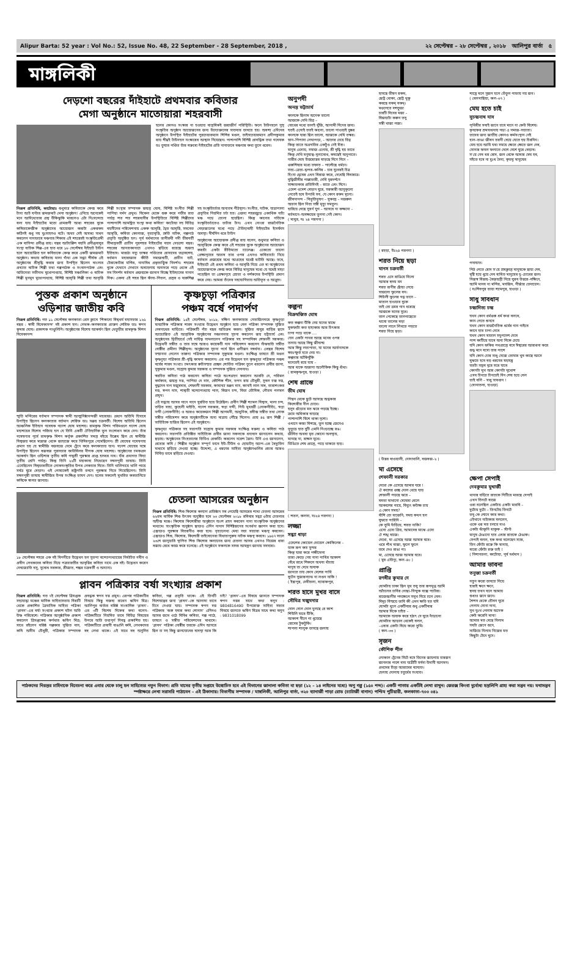Alipur Barta: 52 year : Vol No.: 52, Issue No. 48, 22 September - 28 September, 2018 , ২২ সেপ্টেম্বর – ২৮ সেপ্টেম্বর , ২০১৮ আলিপুর বার্তা ৫
মাঙ্গলিকী
দেড়শো বছরের দাঁইহাটে প্রথমবার কবিতার
মেগা অনুষ্ঠানে মাতোয়ারা শহরবাসী
হলের কোনও সংস্কার না হওয়ায় বাস্তবিকই জরাজীর্ণ পরিস্থিতি। ফলে টাউনহলে সুস্থ সংস্কৃতির অনুষ্ঠান আয়োজনের জন্য উদ্যোক্তাদের সাতবার ভাবতে হয়। অবশ্য এদিনের অনুষ্ঠানে উপস্থিত দাঁইহাটের পুরচেয়ারম্যান শিশির মণ্ডল, ভাইসচেয়ারম্যান প্রদীপকুমার রায় শীঘ্রই টাউনহল সংস্কারের আশ্বাস দিয়েছেন। পাশাপাশি বিশিষ্ট প্রাবন্ধিক তথা গবেষক ডঃ তুষার পণ্ডিত তাঁর বক্তব্যে দাঁইহাটের প্রতি নানাভাবে বঞ্চনার কথা তুলে ধরেন।
নিজস্ব প্রতিনিধি, কাটোয়াঃ শুধুমাত্র কবিতাকে কেন্দ্র করে টানা আট ঘন্টার জমজমাট মেগা অনুষ্ঠান! এনিয়ে অনেকেই মনে আদিখ্যেতার প্রশ্ন উঁকিঝুকি মারলেও এটা নিঃসন্দেহে বলা যায় দাঁইহাটের মতো গ্রামরূপী আধা শহরের বুকে কবিতাকেন্দ্রীক অনুষ্ঠানের আয়োজন করাটা একরকম কঠিনই শুধু নয় দুঃসাহসও বটে। অথচ সেই অসাধ্য সাধন করলেন নানাভাবে বঞ্চনার শিকার এই শহরেরই সংস্কৃতিপ্রেমী এক বাসিন্দা প্রদীপ্ত রায়। বছর আটচল্লিশ বয়সি প্রদীপ্তবাবুর সংস্থা বাচিক শিল্প–এর হাত ধরে ১৬ সেপ্টেম্বর দাঁইহাট টাউন হলে আয়োজিত হল কবিতাকে কেন্দ্র করে একটি জমজমাট অনুষ্ঠান। কথায় কবিতায় মালা গাঁথা এক সন্ধ্যা শীর্ষক এই অনুষ্ঠানের শ্রীবৃদ্ধি করার জন্য উপস্থিত ছিলেন বাংলার প্রখ্যাত বাচিক শিল্পী তথা গল্পপাঠক ও সংবাদপাঠক এবং অভিনেতা সতীনাথ মুখোপাধ্যায়, বিশিষ্ট সঞ্চালিকা ও বাচিক শিল্পী মুনমুন মুখোপাধ্যায়, বিশিষ্ট আবৃত্তি শিল্পী তথা আবৃত্তি শিল্পী সংস্থার সম্পাদক জয়ন্ত ঘোষ, বিশিষ্ট সংগীত শিল্পী পাপিয়া বর্মণ প্রমুখ। বিকেল থেকে শুরু করে গভীর রাত পর্যন্ত শত শত শহরবাসীর উপস্থিতিতে বিশিষ্ট শিল্পীদের পাশাপাশি আমন্ত্রিত সংস্থা কথা কবিতা' কাটোয়া সহ বিভিন্ন বয়সীদের পরিবেশনায় একক আবৃত্তি, দ্বৈত আবৃত্তি, সমবেত আবৃত্তি, কবিতা কোলাজ, নৃত্যাবৃত্তি, শ্রুতি নাটক, গল্পপাঠ প্রভৃতি অনুষ্ঠিত হল। পূর্ব বর্ধমানের ভাগীরথী নদী তীরবর্তী সীমান্তবর্তী প্রাচীন পুরশহর দাঁইহাটের বয়স দেড়শো বছর। শহরের আনাচকানাচে এখনও ছড়িয়ে রয়েছে অজস্র ইতিহাস। মারাঠা দস্যু ভাস্কর পণ্ডিতের প্রাসাদের ভগ্নাবশেষ, বর্ধমান মহারাজার কীর্তি সমাজবাটি, প্রাচীন ঘাট, টেরাকোটার মন্দির, নানাবিধ প্রত্নতাত্ত্বিক নিদর্শন। শহরের বুকে যেখানে সেখানে অবহেলায় অনাদরে পড়ে থেকে এই সব নিদর্শন বর্তমান প্রজন্মকে জানান দিচ্ছে ইতিহাসের নানান দিক। একদা এই শহর ছিল কাঁসা–পিতল, প্রস্তর ও দারুশিল্প সহ সংস্কৃতিচর্চার অন্যতম পীঠস্থান। সংগীত, নাটক, যাত্রাপালা প্রভৃতির নিয়মিত চর্চা হত। এজন্য শহরজুড়ে একাধিক নাট্য মঞ্চ গড়ে তোলা হয়েছিল। কিন্তু কালের গতিকে সংস্কৃতিচর্চাতেও ভাটার টান। এখন নোংরা রাজনৈতিক বেড়াজালের মধ্যে পড়ে ঐতিহ্যবাহী দাঁইহাটের হাঁসফাঁস অবস্থা। দীর্ঘদিন ধরে টাউন
অনুষ্ঠানের আয়োজক প্রদীপ্ত রায় বলেন, শুধুমাত্র কবিতা ও আবৃত্তিকে কেন্দ্র করে এই শহরের বুকে অনুষ্ঠানের আয়োজন করাটা একটা রীতিমতো চ্যালেঞ্জ। একেতো ভালো প্রেক্ষাগৃহের অভাব তার ওপর এখনও কবিতাচর্চা নিয়ে বর্তমান প্রজন্মের মধ্যে আগ্রহের যথেষ্ট ঘাটতি আছে। তবে, দাঁইহাটে এই প্রথম কবিতা ও আবৃত্তি নিয়ে এত বা অনুষ্ঠানের আয়োজনকে কেন্দ্র করে বিভিন্ন মানুষের মধ্যে যে যথেষ্ট সাড়া পড়েছিল তা প্রেক্ষাগৃহে শ্রোতা ও দর্শকদের উপস্থিতি প্রমাণ করে দেয়। আমরা তাঁদের সহযোগিতায় অভিভূত ও আপ্লুত।
পুস্তক প্রকাশ অনুষ্ঠানে
ওড়িশার জাতীয় কবি
নিজস্ব প্রতিনিধি: গত ১১ সেপ্টেম্বর কলকাতা প্রেস ক্লাবে 'শিকাগো বিশ্বধর্ম মহাসভার ১২৫ বছর : স্বামী বিবেকানন্দ' বই প্রকাশ হল। লেখক–কলকাতার প্রাক্তন শেরিফ ডাঃ স্বপন কুমার ঘোষ। প্রকাশক পাণ্ডুলিপি। অনুষ্ঠানের বিশেষ আকর্ষণ ছিল খেতুড়ীর রামকৃষ্ণ মিশন বিবেকানন্দ
স্মৃতি মন্দিরের বর্তমান সম্পাদক স্বামী আত্মনিষ্ঠানন্দজী মহারাজ। প্রধান অতিথি হিসাবে উপস্থিত ছিলেন কলকাতার বর্তমান শেরিফ ডাঃ সঞ্জয় চক্রবর্তী। বিশেষ অতিথি ছিলেন আঞ্চলিক ইতিহাস গবেষক গণেশ ঘোষ মহাশয়। রামকৃষ্ণ মিশন পরিমণ্ডলে গণেশ ঘোষ মহাশয়ের বিশেষ পরিচয় হল যে তিনি একটি ঐতিহাসিক ভুল সংশোধন করে দেন। তাঁর গবেষণার পূর্বে রামকৃষ্ণ মিশন কর্তৃক প্রকাশিত সমস্ত বইয়ে উল্লেখ ছিল যে স্বামীজি বিশ্বজয় করে মাদ্রাজ থেকে জাহাজে করে খিদিরপুরে নেমেছিলেন। শ্রী ঘোষের গবেষণায় প্রমাণ হয় যে স্বামীজি বজবজে নেমে ট্রেনে করে কলকাতায় যান। গণেশ ঘোষের সঙ্গে উপস্থিত ছিলেন বজবজ পুরসভার কাউন্সিলর দীপক ঘোষ মহাশয়। অনুষ্ঠানের চমকপ্রদ আকর্ষণ ছিল ওড়িশার তৃতীয় কবি পদ্মশ্রী পুরস্কার প্রাপ্ত হলধর নাথ। যাঁর প্রথাগত বিদ্যা তৃতীয় শ্রেণি পর্যন্ত। কিন্তু তিনি ২২টি মহাকাব্য লিখেছেন সম্বলপুরী ভাষায়। তিনি এসেছিলেন বিশ্বভারতীতে লোকসংস্কৃতির উপর লেকচার দিতে। তিনি খালিগায়ে খালি পায়ে সর্বত্র ঘুরে বেড়ান। ওই পোষাকেই রাষ্ট্রপতি ভবনে পুরস্কার নিতে গিয়েছিলেন। তিনি সম্বলপুরী ভাষায় স্বামীজির উপর সংক্ষিপ্ত ভাষণ দেন। হলের সকলেই মুখরিত করতালিতে কবিকে স্বাগত জানায়।
কৃষ্ণচূড়া পত্রিকার
পঞ্চম বর্ষে পদার্পণ
নিজস্ব প্রতিনিধি: ১৫ই সেপ্টেম্বর, ২০১৮, দক্ষিণ কলকাতার নেতাজিনগরে কৃষ্ণচূড়া ষান্মাসিক পত্রিকার শারদ সংখ্যার উদ্বোধন অনুষ্ঠান হয়ে গেল পত্রিকা সম্পাদক সুজিত দেবনাথের বাড়িতে। পত্রিকাটি পাঁচ বছর অতিক্রম করল। সুজিত বাবুর বাড়ির ছাদে আয়োজিত এই আন্তরিক অনুষ্ঠানের সঞ্চালনার সূচনা করলেন জয় ভট্টাচার্য এবং অনুষ্ঠানের দ্বিতীয়ার্ধে সেই দায়িত্ব সামলালেন পত্রিকার সহ সম্পাদিকা শেফালী সরকার। উদ্বোধনী সঙ্গীত ও তার সঙ্গে আরও কয়েকটি গান পরিবেশন করলেন সাঁঝবাতি সঙ্গীত গোষ্ঠীর প্রমীলা শিল্পীবৃন্দ। অনুষ্ঠানের সূচনা পর্বে ছিল গুণীজন সম্বর্ধনা। এবছর বিশেষ সম্মাননা পেলেন তারুণ্য পত্রিকার সম্পাদক সুকুমার মণ্ডল। সংক্ষিপ্ত ভাষণে শ্রী মণ্ডল কৃষ্ণচূড়া পত্রিকার শ্রী–বৃদ্ধি কামনা করলেন। এর পর উদ্বোধন হল কৃষ্ণচূড়া পত্রিকার পঞ্চম বর্ষের শারদ সংখ্যা। চমৎকার রুচিসম্মত প্রচ্ছদ শোভিত পত্রিকা তুলে ধরলেন প্রবীর জানা, সুকুমার মণ্ডল, সন্তোষ কুমার সরকার ও সম্পাদক সুজিত দেবনাথ।
স্বরচিত কবিতা পাঠ করলেন কবিতা পাঠে অংশগ্রহণ করলেন আরতি দে, পরিমল কর্মকার, জয়ন্ত দত্ত, পাপিয়া দে দাস, কৌশিক শীল, তপন রায় চৌধুরী, সুবল চন্দ্র দত্ত, বুদ্ধদেব নাগ মজুমদার, শেফালী সরকার, কামাখ্যা রঞ্জন দাস, কানাই লাল সাহু, তারাশংকর দত্ত, স্বপন দাস, শাশ্বতী বন্দ্যোপাধ্যায় পাল, বিজন চন্দ, বিভা ভৌমিক, গৌতম পলমল প্রমুখ।
এই সন্ধ্যায় আসর গানে গানে সুরভিত হয়ে উঠেছিল। প্রবীণ শিল্পী শ্যামল বিশ্বাস, মালা চন্দ, তড়িত সাহা, কুহেলী মাইতি, গণেশ সরকার, স্বপ্না নন্দী, পিউ মুখার্জী (লোকগীতি), স্বপ্না নন্দী (লোকগীতি) ও আরও কয়েকজন শিল্পী আগমনী, আধুনিক, রবীন্দ্র সঙ্গীত তথা লোক সঙ্গীত পরিবেশন করে অনুষ্ঠানটিকে অন্য মাত্রায় পৌঁছে দিলেন। প্রায় ৪৫ জন শিল্পী / সাহিত্যিক হাজির ছিলেন এই অনুষ্ঠানে।
কৃষ্ণচূড়া পত্রিকার সহ সভাপতি সন্তোষ কুমার সরকার সংক্ষিপ্ত বক্তব্য ও কবিতা পাঠ করলেন। সভাপতি প্রতিষ্ঠিত সাহিত্যিক প্রবীর জানা সকলকে ধন্যবাদ জানালেন কথায়, ছড়ায়। অনুষ্ঠানের সিংহভাগের ভিডিও রেকর্ডিং করলেন নরেশ জৈন। উনি এও জানালেন, প্রত্যের কবি / শিল্পীর অনুষ্ঠান সম্পূর্ণ ভাবে ইউ–টিউব ও হোয়াটস্ অ্যাপ–এর বৈদ্যুতিন মাধ্যমে ছড়িয়ে দেওয়া হচ্ছে। উদ্দেশ্য, এ ধরণের সাহিত্য অনুষ্ঠানগুলির প্রচার আরও নিবিড় ভাবে ছড়িয়ে দেওয়া।
১৮ সেপ্টেম্বর শহরে এক বই বিপনীতে উদ্বোধন হল সুতপা বন্দ্যোপাধ্যায়ের নির্বাচিত নবীন ও প্রবীণ লেখকদের কবিতা নিয়ে পত্রভারতীর আবৃত্তির কবিতা নামে এক বই। উদ্বোধন করেন দেবজ্যোতি বসু, সুবোধ সরকার, শ্রীজাত, শঙ্কর চক্রবর্তী ও অন্যান্য।
চেতলা আসরের অনুষ্ঠান
নিজস্ব প্রতিনিধি: শিশু কিশোর কল্যাণ প্রতিষ্ঠান সব পেয়েছি আসরের শাখা চেতলা আসরের ৬২তম বার্ষিক শিশু উৎসব অনুষ্ঠিত হবে ২৩ সেপ্টেম্বর ২০১৮ রবিবার সন্ধ্যা ৬টায় চেতলার অহীন্দ্র মঞ্চে। কিশোর কিশোরীরা অনুষ্ঠানে অংশ গ্রহণ করবেন নানা সাংস্কৃতিক অনুষ্ঠানের মাধ্যমে। সাংস্কৃতিক অনুষ্ঠান ছাড়াও এদিন নানান বিশিষ্টজনের সংবর্ধনা জ্ঞাপন করা হবে। এছাড়াও পুরস্কার বিতরণীও করা হবে। নৃত্যালেখ্য মেঘা সভা সভ্যারা মঞ্চস্থ করবেন। এছাড়াও শিশু, কিশোর, কিশোরী ভাইবোনেরা বিধাতাপুরুষ নাটক মঞ্চস্থ করবে। ১৯৫৭ সালে ২৩শে জানুয়ারি স্থাপিত শিশু কিশোর কল্যাণের জন্য চেতলা আসর এখনও নিজের ধারা বজায় রেখে কাজ করে চলেছে। এই অনুষ্ঠানে সকলকে সাদর আমন্ত্রণ জানায় সদস্যরা।
প্লাবন পত্রিকার বর্ষা সংখ্যার প্রকাশ
নিজস্ব প্রতিনিধি: গত ৭ই সেপ্টেম্বর ত্রিসপ্তক সহযোদ্ধা মঞ্চের মাসিক সাহিত্যসভায় বিরাটি থেকে প্রকাশিত ত্রৈমাসিক সাহিত্য পত্রিকা 'প্লাবন'–এর বর্ষা সংখ্যার প্রকাশ ঘটল অতি উষ্ণ পরিবেশে। পত্রিকার আনুষ্ঠানিক প্রকাশ করলেন ত্রিসপ্তকের কর্ণধার ঋষিণ মিত্র; সাথে রইলেন বরিষ্ঠ গল্পকার সুজিত দাস, কবি অসীম চৌধুরী, পত্রিকার সম্পাদক প্রবন্ধক স্বপন দত্ত প্রমুখ। এরপর পত্রিকাটির বিষয়ে কিছু বক্তব্য রাখেন ঋষিণ মিত্র। আলিপুর বার্তার বরিষ্ঠ সাংবাদিক 'প্লাবন'–এর ৩টি বিশেষ দিকের কথা বলেন– পত্রিকাটিতে নিয়মিত ভাবে বিভিন্ন বিষয়ের উপরে অতি তথ্যপূর্ণ নিবন্ধ প্রকাশিত হয়। পত্রিকাটিতে প্রবাসী বাঙালি কবি, লেখকদের বহু লেখা থাকে। এই সাথে বহু অনুদিত কবিতা, গল্প প্রভৃতি থাকে। এই তিনটি বিশেষত্বের জন্য 'প্লাবন'–কে আলাদা ভাবে চিনে নেওয়া যায়। সম্পাদক স্বপন দত্ত পত্রিকার 'শুরু হবার কথা শোনান' এদিনও আসর জমে ওঠে বিবিধ কবিতা, গল্প পাঠে, ভাষণে ও সঙ্গীত পরিবেশনের মাধ্যমে। 'প্লাবন' পত্রিকা গোষ্ঠীর তরফে এদিন আসরে ছিল চা সহ কিছু জলযোগের ব্যবস্থা আর কি চাই? 'প্লাবন'–এর বিষয়ে জানতে সম্পাদক স্বপন দত্তর সাথে কথা বলুন : 9804816490 উপরোক্ত সাহিত্য সভার বিষয়ে জানতে ঋষিণ মিত্রর সাথে কথা বলুন : 9831018099
অনুপদী
অনন্ত ভট্টাচার্য
কালকে ছিলাম অনেক ভালো
আজকে দেখি ভিন্ন –
বোধের মধ্যে ভালই খুঁজি, আগামী দিনের জন্য।
যতই এগোই ততই কালো, ভালো পাওয়াই দুষ্কর
কালকে যারা ছিল ভালো, আজকে দেখি তস্কর।
স্নান–পিপাসা লেখাপড়া, – আগের চেয়ে ভিন্ন
কিন্তু তাতে অগ্রগতির একটুও নেই চিহ্ন।
মানুষ এগোয়, সমাজ এগোয়, শ্রী বৃদ্ধি হয় তাতে
কিন্তু দেখি মনুষ্যত্ব–মূল্যবোধ, কমছেই অনুপাতে।
নারীর মোহ উত্তরোত্তর বাড়ছে দিনে দিনে –
গুরুশিষ্যর মধ্যে তফাত – পাল্টেছে ধর্মণে।
সত্য–ত্রেতা–দ্বাপর–কলির – চার যুগেরই চিত্র
হিংসা দ্বেষের এখন বিরাজ করে, দেখেছি বিবারাত্র।
বুদ্ধিজীবীর পাল্লাভারী, দেখি দূরদর্শনে
সাক্ষাতকার প্রতিদিনই – রাতে এবং দিনে।
এদেশ ওদেশ বেড়ান ঘুরে, সরকারী আনুকূল্যে
পেতেই হবে উপাধি সব, যে কোন রকম মূল্যে।
জীবনানন্দ – বিভূতিভূষণ – সুকান্ত – নজরুল
অভাব ছিল নিত্য সঙ্গী মৃত্যু সমতুল।
হারিয়ে গেছে সুবর্ণ যুগ – আসবে না কক্ষনো –
বর্তমানে–অবক্ষয়ের তুলনা নেই কোন।
( মাথুর, দঃ ২৪ পরগনা )
কল্পনা
বিক্রমজিত ঘোষ
কত কল্পনা উঁকি দেয় মনের মাঝে
বুকফাটা কত হাহাকার আর চিৎকার
চাপা পড়ে থাকে ....
যেন একটা পাথর আছে মনের ওপর
তলায় আছে কিছু জীবাশ্ম
আর কিছু লতাপাতা, যা মনের আর্তনাদকে
স্বতঃস্ফূর্ত হতে দেয় না।
কল্পনার আঁকিবুঁকি
মনেতেই রয়ে যায় –
আর থাকে অজানা অলৌকিক কিছু ধাঁধা।
( রামকৃষ্ণপুর, হাওড়া )
শেষ প্রান্তে
ভীম ঘোষ
পিছন থেকে ছুটে আসছে অন্ধকার
কিশোরীর নীল চোখে।
হলুদ গুঁড়োর মত ঝরে পড়ছে ইচ্ছে।
ক্রমে অধিকার বাড়ছে
পাশাপাশি মিশে থাকা দৃশ্যে।
ওখানে কারা মিশছে, ভুল হচ্ছে জেনেও
ভূতুড়ে হাত দুটি এমনি নিংড়াচ্ছে রঙ।
জীবিত অথবা মৃত কোনো অবস্থায়,
মানছে না, রাক্ষস মুখে।
ডিঙিতে শেষ প্রান্তে, পড়ে থাকতে হাড়।
( শতল, কলসা, দঃ২৪ পরগনা )
লজ্জা
সন্ধ্যা ধাড়া
এদেশের কোয়েল দোয়েল কোকিলের –
ডাক রূপ কত সুন্দর
কিন্তু যারা করে পক্ষীমেলা
তারা কেড়ে নেয় নানা পাখির আকাশ
বেঁধে রাখে শিকলে অথবা খাঁচায়
মানুষ তা দেখে অবাক
জানতে চায় কোন দেশের পাখি
বুটেন সুজারল্যান্ড না লণ্ডন নাকি !
( ইছাপুর, দেবীতলা, ব্যারাকপুর,
শরত হাসে মুখর বাসে
সৌমিত্র মজুমদার
দোল দোল দোল দুলছে রে কাশ
শিউলি মারে উঁকি,
আকাশ নীলে গা ধুয়েছে
রোদের টুকটুকি।
শাপলা শালুক ভাসছে জলায়
হাসছে ভীষণ রকম,
ছোট্ট খোকা, ছোট্ট খুকু
করছে বকম্ বকম্।
মণ্ডপেতে দশভুজা
চারটি দিনের মজা –
বিজয়াটা করুণ তবু
সঙ্গী খাজা গজা।
( রহড়া, উঃ২৪ পরগণা )
শরত নিয়ে ছড়া
মানস চক্রবর্তী
শরত এসে রাঙিয়ে দিলো
আমার হৃদয় মন
শরত রাণীর ছোঁয়া পেয়ে
সাজলো ফুলের বন।
শিউলী ফুলের গন্ধ ভাসে –
মাতাল হাওয়ার বুকে
তাই তো ভ্রমর গান ধরেছে
আজকে মনের সুখে।
তাল পেকেছে তালগাছেতে
খাবো তালের বড়া
ভালো লাগে লিখতে পড়তে
শরত নিয়ে ছড়া।
( উত্তর বাওয়ালী, নোদাখালি, বজবজ–২ )
মা এসেছে
শেফালী সরকার
দেখো কে এসেছে আমার ঘরে !
ঐ কাশের গুচ্ছ দোল খেয়ে যায়
শেফালী পড়ছে ঝরে –
মমতা মাখানো মেঘেরা খেলে
আকাশের গায়ে, বিদ্যুৎ কটাক্ষ চায়
এ কোন সময়?
বাঁশি তো বাজেনি, সময় কখন হল
বুঝতে পারিনি –
কে তুমি দাঁড়িয়ে, শরত নাকি?
এসো এসো প্রিয়, আমাদের মাঝে এসো
ঐ শঙ্খ বাজে।
দেখো, মা এসেছে আজ আমার ঘরে।
ওরে শাঁখ বাজা, ফুলে ফুলে
তবে দেও রাঙা পা।
মা, এসেছে আজ আমার ঘরে।
( মুর এভিন্যু, কল–৪০ )
প্রাপ্তি
রণধীর কুমার দে
ঘোমটায় ঢাকা ছিল মুখ তবু তার রূপমুগ্ধ আমি
আঁচলের চাবির গোছা–সিন্দুক বাক্স প্যাটরা।
রাজেন্দ্রাণীর পদক্ষেপে সমুখ দিয়ে চলে গেল।
বিমূঢ় বিস্ময়ে ভাবি কী এমন ক্ষতি হত যদি
ঘোমটা খুলে একটিবার শুধু একটিবার
আমার দিকে চাইত –
আমাকে অবাক করে হঠাৎ সে ঘুরে দাঁড়ালো
ঘোমটার আড়াল থেকেই বলল,
–এবার একটা বিয়ে করো তুমি।
( কল–৩৩ )
সৃজন
কৌশিক শীল
লোকাল ট্রেনের সিটে বসে তিনের জায়গায় চারজন
জানলার পাশে বসা যাত্রীটি সর্বদা উদাসী আনমন।
প্রথমের চিন্তা আরামের ব্যাঘাত।
হেলায় দোলায় চতুর্থের সংঘাত।
শাস্ত্রে বলে সুজন হলে তেঁতুল পাতায় নয় জন।
( বেলগাছিয়া, কল–৩৭ )
মেঘ হতে চাই
সুচন্দ্রনাথ দাস
পৃথিবীর সবাই জানে তবে মানে না কেউ বিশেষ।
কৃষকের শ্রমসাধনায় গড়া এ সমাজ–সভ্যতা।
তাদের জন্য জাতীয় কোনও কর্মসংস্থান নেই
হাল–ভাঙা জীবন তরণী বেয়ে যেতে হয় চিরদিন।
মেঘ হয়ে আমি যথা সময়ে ক্ষেতে ক্ষেতে জল দেব,
সোনার ফসল ফলাতে দেশে দেশে ঘুরে বেড়াব।
স'য়ে নেব খর রোদ, জল থেকে আবার মেঘ হব,
সইতে হবে না দুঃখ দৈন্য, কৃতঘ্ন মানুষের
পদাঘাত।
পিঠ পেতে রোদ স'য়ে শ্রমক্লান্ত মানুষকে ছায়া দেব,
বৃষ্টি হয়ে ধুয়ে দেব ব্যথিত মানুষের দু–চোখের জল।
নিজস্ব বিজয়–বৈজয়ন্তী নিয়ে ঘুরব উত্তরে–দক্ষিণে,
আমি মানব না মন্দির, মসজিদ, গীর্জার ভেদাভেদ।
( দঃশিবপুর ভায়া শ্যামপুর, হাওড়া )
সাধু সাবধান
চন্দ্রাদিত্য চন্দ্র
যখন কোন ধর্মগুরু ধর্ম কথা বলবে,
কান পেতে শুনবে
যখন কোন রাজনৈতিক ধর্মের গান গাইবে
কানে হাত চাপা দেবে
যখন কোন মাতাল সদুপদেশ দেবে
পাশ কাটিয়ে যাবে অন্য দিকে চেয়ে
যদি কোন ফকির পথপ্রান্তে বসে ঈশ্বরের আরাধনা করে
শুদ্ধ মনে বসো তার পাশে
যদি কোন চোর সাধু সেজে তোমার খুব কাছে আসে
বুঝতে হবে বড় ধরনের ষড়যন্ত্র
যতটা সম্ভব দূরে সরে যাবে
কোনটা মুখ আর কোনটা মুখোশ
এসব চিনতে চিনতেই দিন শেষ হয়ে গেল
তাই বলি – সাধু সাবধান !
(সোনাতলা, হাওড়া)
ক্ষেপা সেপাই
দেবকুমার মুখার্জী
থানার ঘড়িতে রাতকে পিটিয়ে মারছে সেপাই
এখন তিনটে বাজে
ওরা বলেছিল একটায় একটা মারবি –
দুটোয় দুটো – তিনটেয় তিনটে
তবু কে শোনে কার কথা।
এইখানে নাট্যকার বললেন,
ওকে ওর মত চলতে দাও
একটা ঝাঁকুনি থাকুক – স্টান্ট
মানুষ ঠেঙানো হাত এবার রাতকে ঠেঙাক।
সেপাই বলল, হক কথা বলেছেন স্যার,
তিন ফোঁটা রক্তে কি মানায়,
বারো ফোঁটা রক্ত তাই !
( নিশানতলা, কাটোয়া, পূর্ব বর্ধমান )
আমার ভাবনা
তনুজা চক্রবর্তী
নতুন করো ভাবতে গিয়ে
হারাই ক্ষণে ক্ষণে,
হৃদয় তখন বলে আমায়
শুধাও জনে জনে।
শৈশব থেকে যৌবন ঘুরে
পেলাম সোনা দানা,
সুখ দুঃখ পেলাম অনেক
কেউ করেনি মানা!
আমার মত বেছে নিলাম
সবটা জেনে শুনে,
সাজিয়ে নিলাম নিজের মত
কিছুটা টেনে বুনে।
পাঠকদের নিরন্তর চাহিদাকে বিবেচনা করে এবার থেকে চালু হল সাহিত্যের নতুন বিভাগ। প্রতি মাসের তৃতীয় সপ্তাহে উন্মোচিত হবে এই বিভাগের জানালা কবিতা বা ছড়া (১২ – ১৪ লাইনের মধ্যে) অণু গল্প (১৫০ শব্দ)। একটি পাতায় একটিই লেখা রাখুন। জেরক্স কিংবা দুর্বোধ্য হস্তলিপি গ্রাহ্য করা সম্ভব নয়। যথাসম্ভব স্পষ্টাক্ষরে লেখা সরাসরি পাঠাবেন – এই ঠিকানায়। বিভাগীয় সম্পাদক / মাঙ্গলিকী, আলিপুর বার্তা, ৩২০ ব্যানার্জী পাড়া রোড (চ্যাটার্জী বাগান) পশ্চিম পুটিয়ারী, কলকাতা–৭০০ ০৪১